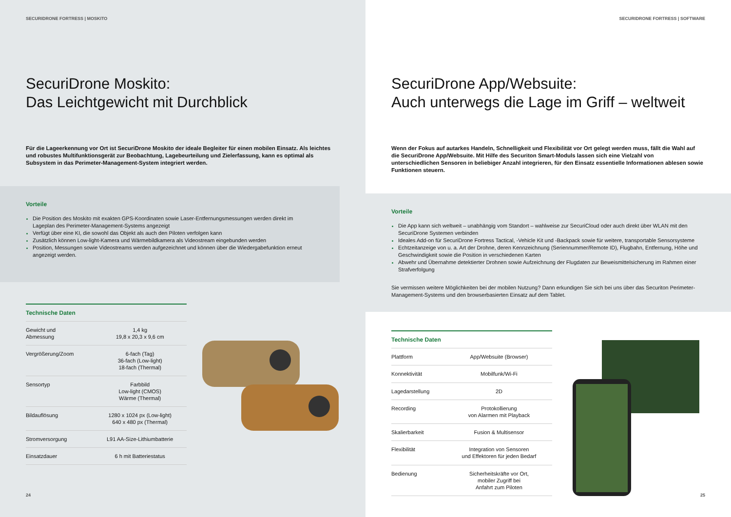SECURIDRONE FORTRESS | MOSKITO
SecuriDrone Moskito:
Das Leichtgewicht mit Durchblick
Für die Lageerkennung vor Ort ist SecuriDrone Moskito der ideale Begleiter für einen mobilen Einsatz. Als leichtes und robustes Multifunktionsgerät zur Beobachtung, Lagebeurteilung und Zielerfassung, kann es optimal als Subsystem in das Perimeter-Management-System integriert werden.
Vorteile
Die Position des Moskito mit exakten GPS-Koordinaten sowie Laser-Entfernungsmessungen werden direkt im Lageplan des Perimeter-Management-Systems angezeigt
Verfügt über eine KI, die sowohl das Objekt als auch den Piloten verfolgen kann
Zusätzlich können Low-light-Kamera und Wärmebildkamera als Videostream eingebunden werden
Position, Messungen sowie Videostreams werden aufgezeichnet und können über die Wiedergabefunktion erneut angezeigt werden.
| Technische Daten | |
| Gewicht und Abmessung | 1,4 kg 19,8 x 20,3 x 9,6 cm |
| Vergrößerung/Zoom | 6-fach (Tag) 36-fach (Low-light) 18-fach (Thermal) |
| Sensortyp | Farbbild Low-light (CMOS) Wärme (Thermal) |
| Bildauflösung | 1280 x 1024 px (Low-light) 640 x 480 px (Thermal) |
| Stromversorgung | L91 AA-Size-Lithiumbatterie |
| Einsatzdauer | 6 h mit Batteriestatus |
24
SECURIDRONE FORTRESS | SOFTWARE
SecuriDrone App/Websuite:
Auch unterwegs die Lage im Griff – weltweit
Wenn der Fokus auf autarkes Handeln, Schnelligkeit und Flexibilität vor Ort gelegt werden muss, fällt die Wahl auf die SecuriDrone App/Websuite. Mit Hilfe des Securiton Smart-Moduls lassen sich eine Vielzahl von unterschiedlichen Sensoren in beliebiger Anzahl integrieren, für den Einsatz essentielle Informationen ablesen sowie Funktionen steuern.
Vorteile
Die App kann sich weltweit – unabhängig vom Standort – wahlweise zur SecuriCloud oder auch direkt über WLAN mit den SecuriDrone Systemen verbinden
Ideales Add-on für SecuriDrone Fortress Tactical, -Vehicle Kit und -Backpack sowie für weitere, transportable Sensorsysteme
Echtzeitanzeige von u. a. Art der Drohne, deren Kennzeichnung (Seriennummer/Remote ID), Flugbahn, Entfernung, Höhe und Geschwindigkeit sowie die Position in verschiedenen Karten
Abwehr und Übernahme detektierter Drohnen sowie Aufzeichnung der Flugdaten zur Beweismittelsicherung im Rahmen einer Strafverfolgung
Sie vermissen weitere Möglichkeiten bei der mobilen Nutzung? Dann erkundigen Sie sich bei uns über das Securiton Perimeter-Management-Systems und den browserbasierten Einsatz auf dem Tablet.
| Technische Daten | |
| Plattform | App/Websuite (Browser) |
| Konnektivität | Mobilfunk/Wi-Fi |
| Lagedarstellung | 2D |
| Recording | Protokollierung von Alarmen mit Playback |
| Skalierbarkeit | Fusion & Multisensor |
| Flexibilität | Integration von Sensoren und Effektoren für jeden Bedarf |
| Bedienung | Sicherheitskräfte vor Ort, mobiler Zugriff bei Anfahrt zum Piloten |
25